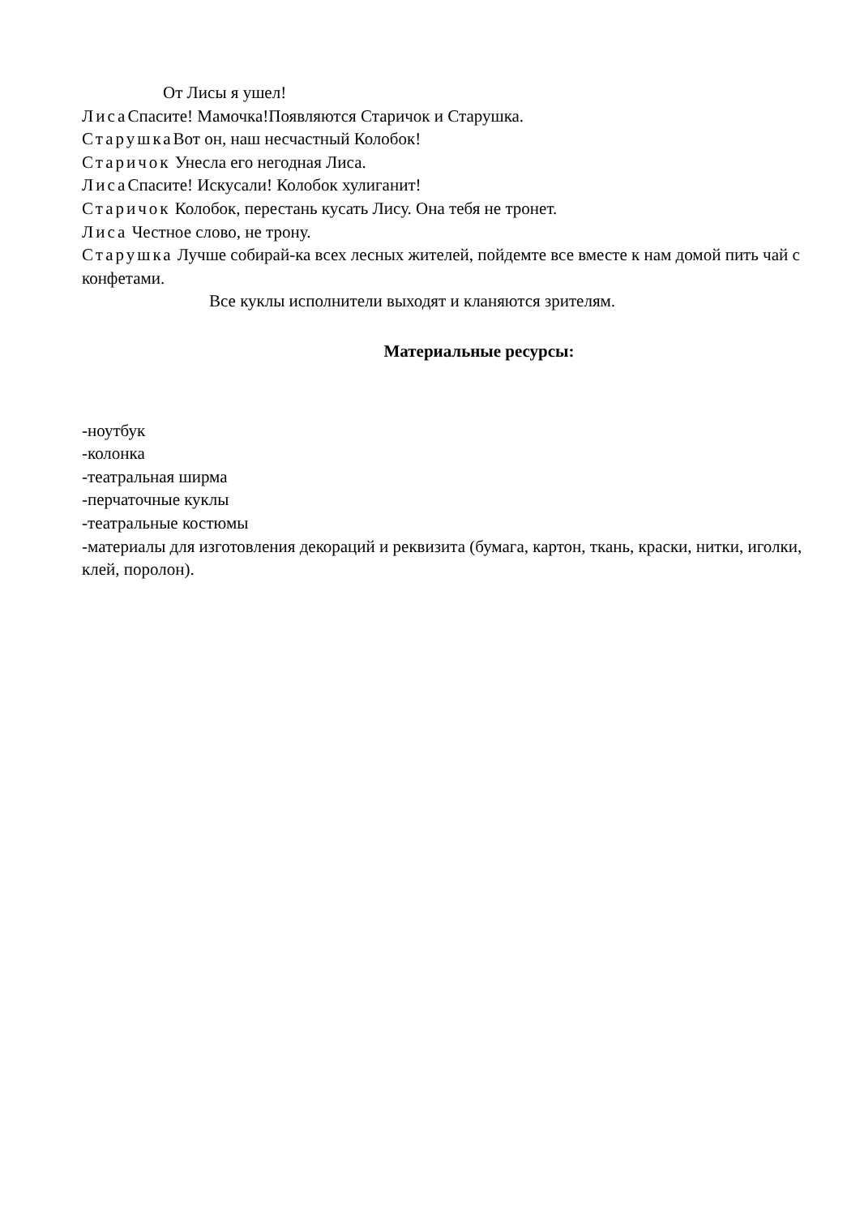От Лисы я ушел!
Лиса Спасите! Мамочка!Появляются Старичок и Старушка.
Старушка Вот он, наш несчастный Колобок!
Старичок Унесла его негодная Лиса.
Лиса Спасите! Искусали! Колобок хулиганит!
Старичок Колобок, перестань кусать Лису. Она тебя не тронет.
Лиса Честное слово, не трону.
Старушка Лучше собирай-ка всех лесных жителей, пойдемте все вместе к нам домой пить чай с конфетами.
Все куклы исполнители выходят и кланяются зрителям.
Материальные ресурсы:
-ноутбук
-колонка
-театральная ширма
-перчаточные куклы
-театральные костюмы
-материалы для изготовления декораций и реквизита (бумага, картон, ткань, краски, нитки, иголки, клей, поролон).